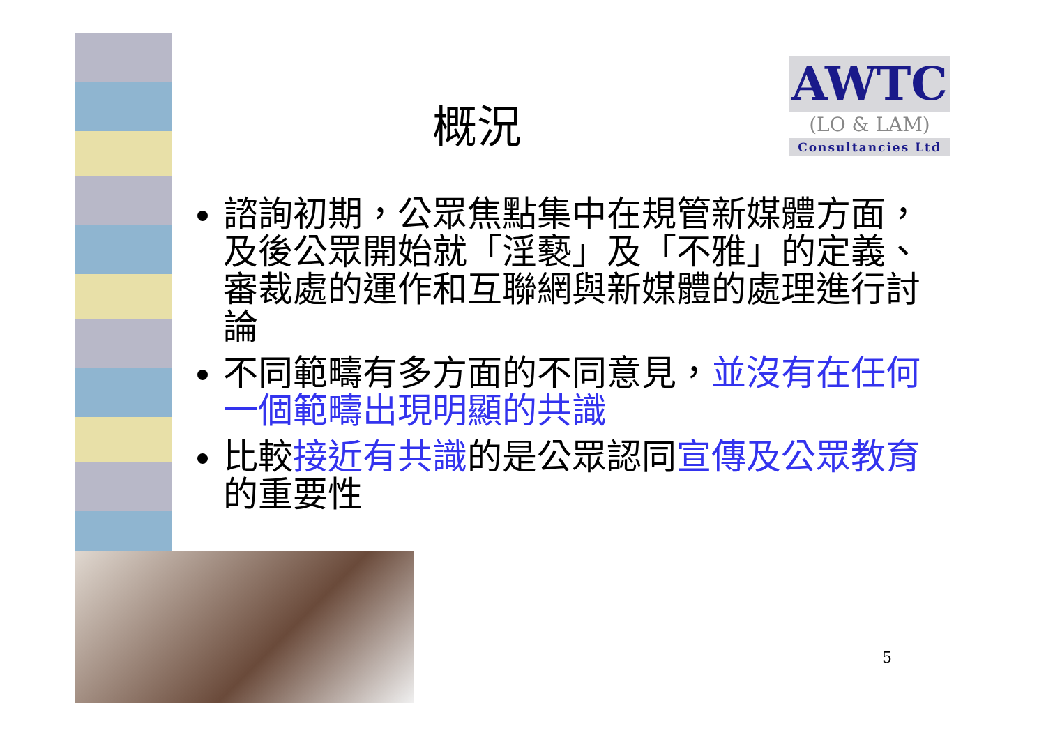AWTC
(LO & LAM)
Consultancies Ltd
概況
諮詢初期，公眾焦點集中在規管新媒體方面，及後公眾開始就「淫褻」及「不雅」的定義、審裁處的運作和互聯網與新媒體的處理進行討論
不同範疇有多方面的不同意見，並沒有在任何一個範疇出現明顯的共識
比較接近有共識的是公眾認同宣傳及公眾教育的重要性
5